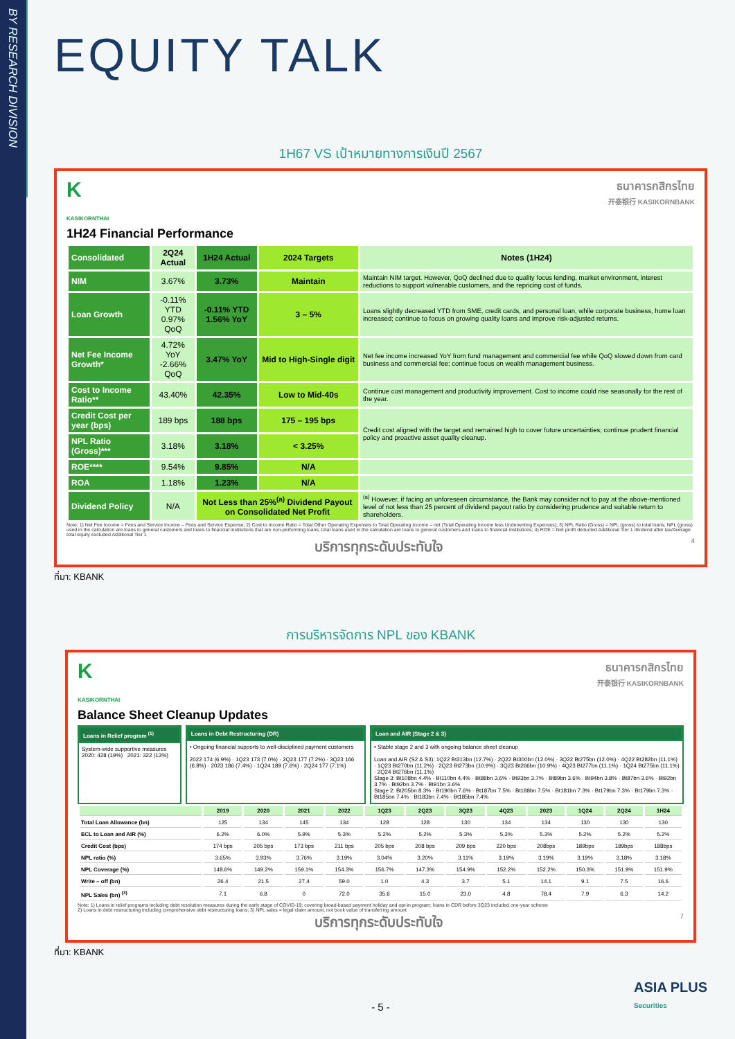BY RESEARCH DIVISION
EQUITY TALK
1H67 VS เป้าหมายทางการเงินปี 2567
K
KASIKORNTHAI
ธนาคารกสิกรไทย
开泰银行 KASIKORNBANK
1H24 Financial Performance
| Consolidated | 2Q24 Actual | 1H24 Actual | 2024 Targets | Notes (1H24) |
| --- | --- | --- | --- | --- |
| NIM | 3.67% | 3.73% | Maintain | Maintain NIM target. However, QoQ declined due to quality focus lending, market environment, interest reductions to support vulnerable customers, and the repricing cost of funds. |
| Loan Growth | -0.11% YTD 0.97% QoQ | -0.11% YTD 1.56% YoY | 3 – 5% | Loans slightly decreased YTD from SME, credit cards, and personal loan, while corporate business, home loan increased; continue to focus on growing quality loans and improve risk-adjusted returns. |
| Net Fee Income Growth* | 4.72% YoY -2.66% QoQ | 3.47% YoY | Mid to High-Single digit | Net fee income increased YoY from fund management and commercial fee while QoQ slowed down from card business and commercial fee; continue focus on wealth management business. |
| Cost to Income Ratio** | 43.40% | 42.35% | Low to Mid-40s | Continue cost management and productivity improvement. Cost to income could rise seasonally for the rest of the year. |
| Credit Cost per year (bps) | 189 bps | 188 bps | 175 – 195 bps | Credit cost aligned with the target and remained high to cover future uncertainties; continue prudent financial policy and proactive asset quality cleanup. |
| NPL Ratio (Gross)*** | 3.18% | 3.18% | < 3.25% | |
| ROE**** | 9.54% | 9.85% | N/A | |
| ROA | 1.18% | 1.23% | N/A | |
| Dividend Policy | N/A | Not Less than 25%<sup>(a)</sup> Dividend Payout on Consolidated Net Profit | | <sup>(a)</sup> However, if facing an unforeseen circumstance, the Bank may consider not to pay at the above-mentioned level of not less than 25 percent of dividend payout ratio by considering prudence and suitable return to shareholders. |
Note: 1) Net Fee Income = Fees and Service Income – Fees and Service Expense; 2) Cost to Income Ratio = Total Other Operating Expenses to Total Operating Income – net (Total Operating Income less Underwriting Expenses); 3) NPL Ratio (Gross) = NPL (gross) to total loans; NPL (gross) used in the calculation are loans to general customers and loans to financial institutions that are non-performing loans; total loans used in the calculation are loans to general customers and loans to financial institutions; 4) ROE = Net profit deducted Additional Tier 1 dividend after tax/Average total equity excluded Additional Tier 1
บริการทุกระดับประทับใจ 4
ที่มา: KBANK
การบริหารจัดการ NPL ของ KBANK
K
KASIKORNTHAI
ธนาคารกสิกรไทย
开泰银行 KASIKORNBANK
Balance Sheet Cleanup Updates
Loans in Relief program <sup>(1)</sup>
System-wide supportive measures
2020: 428 (19%) 2021: 322 (13%)
Loans in Debt Restructuring (DR)
• Ongoing financial supports to well-disciplined payment customers
2022 174 (6.9%) · 1Q23 173 (7.0%) · 2Q23 177 (7.2%) · 3Q23 166 (6.8%) · 2023 186 (7.4%) · 1Q24 189 (7.6%) · 2Q24 177 (7.1%)
Loan and AIR (Stage 2 & 3)
• Stable stage 2 and 3 with ongoing balance sheet cleanup
Loan and AIR (S2 & S3): 1Q22 Bt313bn (12.7%) · 2Q22 Bt300bn (12.0%) · 3Q22 Bt275bn (12.0%) · 4Q22 Bt282bn (11.1%) · 1Q23 Bt270bn (11.2%) · 2Q23 Bt273bn (10.9%) · 3Q23 Bt266bn (10.9%) · 4Q23 Bt277bn (11.1%) · 1Q24 Bt275bn (11.1%) · 2Q24 Bt276bn (11.1%)
Stage 3: Bt108bn 4.4% · Bt110bn 4.4% · Bt88bn 3.6% · Bt93bn 3.7% · Bt89bn 3.6% · Bt94bn 3.8% · Bt87bn 3.6% · Bt92bn 3.7% · Bt92bn 3.7% · Bt91bn 3.6%
Stage 2: Bt205bn 8.3% · Bt190bn 7.6% · Bt187bn 7.5% · Bt188bn 7.5% · Bt181bn 7.3% · Bt179bn 7.3% · Bt179bn 7.3% · Bt185bn 7.4% · Bt183bn 7.4% · Bt185bn 7.4%
| | 2019 | 2020 | 2021 | 2022 | 1Q23 | 2Q23 | 3Q23 | 4Q23 | 2023 | 1Q24 | 2Q24 | 1H24 |
| --- | --- | --- | --- | --- | --- | --- | --- | --- | --- | --- | --- | --- |
| Total Loan Allowance (bn) | 125 | 134 | 145 | 134 | 128 | 128 | 130 | 134 | 134 | 130 | 130 | 130 |
| ECL to Loan and AIR (%) | 6.2% | 6.0% | 5.9% | 5.3% | 5.2% | 5.2% | 5.3% | 5.3% | 5.3% | 5.2% | 5.2% | 5.2% |
| Credit Cost (bps) | 174 bps | 205 bps | 173 bps | 211 bps | 205 bps | 208 bps | 209 bps | 220 bps | 208bps | 189bps | 189bps | 188bps |
| NPL ratio (%) | 3.65% | 3.93% | 3.76% | 3.19% | 3.04% | 3.20% | 3.11% | 3.19% | 3.19% | 3.19% | 3.18% | 3.18% |
| NPL Coverage (%) | 148.6% | 149.2% | 159.1% | 154.3% | 156.7% | 147.3% | 154.9% | 152.2% | 152.2% | 150.3% | 151.9% | 151.9% |
| Write – off (bn) | 26.4 | 21.5 | 27.4 | 59.0 | 1.0 | 4.3 | 3.7 | 5.1 | 14.1 | 9.1 | 7.5 | 16.6 |
| NPL Sales (bn) <sup>(3)</sup> | 7.1 | 6.8 | 0 | 72.0 | 35.6 | 15.0 | 23.0 | 4.8 | 78.4 | 7.9 | 6.3 | 14.2 |
Note: 1) Loans in relief programs including debt resolution measures during the early stage of COVID-19; covering broad-based payment holiday and opt-in program; loans in CDR before 3Q23 included one-year scheme
2) Loans in debt restructuring including comprehensive debt restructuring loans; 3) NPL sales = legal claim amount, not book value of transferring amount
บริการทุกระดับประทับใจ 7
ที่มา: KBANK
- 5 -
ASIA PLUS
Securities